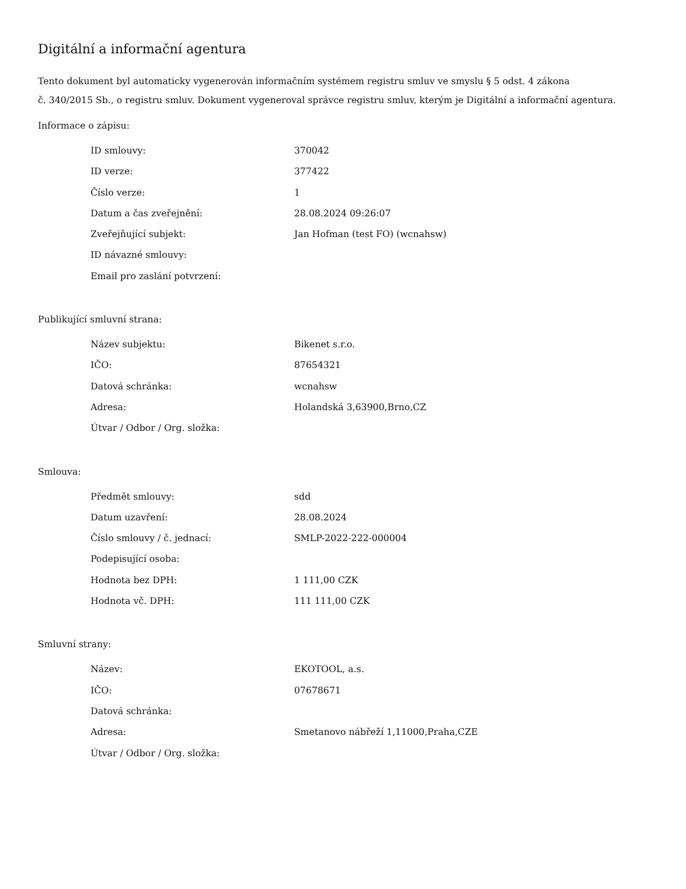Digitální a informační agentura
Tento dokument byl automaticky vygenerován informačním systémem registru smluv ve smyslu § 5 odst. 4 zákona
č. 340/2015 Sb., o registru smluv. Dokument vygeneroval správce registru smluv, kterým je Digitální a informační agentura.
Informace o zápisu:
| ID smlouvy: | 370042 |
| ID verze: | 377422 |
| Číslo verze: | 1 |
| Datum a čas zveřejnění: | 28.08.2024 09:26:07 |
| Zveřejňující subjekt: | Jan Hofman (test FO) (wcnahsw) |
| ID návazné smlouvy: | |
| Email pro zaslání potvrzení: | |
Publikující smluvní strana:
| Název subjektu: | Bikenet s.r.o. |
| IČO: | 87654321 |
| Datová schránka: | wcnahsw |
| Adresa: | Holandská 3,63900,Brno,CZ |
| Útvar / Odbor / Org. složka: | |
Smlouva:
| Předmět smlouvy: | sdd |
| Datum uzavření: | 28.08.2024 |
| Číslo smlouvy / č. jednací: | SMLP-2022-222-000004 |
| Podepisující osoba: | |
| Hodnota bez DPH: | 1 111,00 CZK |
| Hodnota vč. DPH: | 111 111,00 CZK |
Smluvní strany:
| Název: | EKOTOOL, a.s. |
| IČO: | 07678671 |
| Datová schránka: | |
| Adresa: | Smetanovo nábřeží 1,11000,Praha,CZE |
| Útvar / Odbor / Org. složka: | |